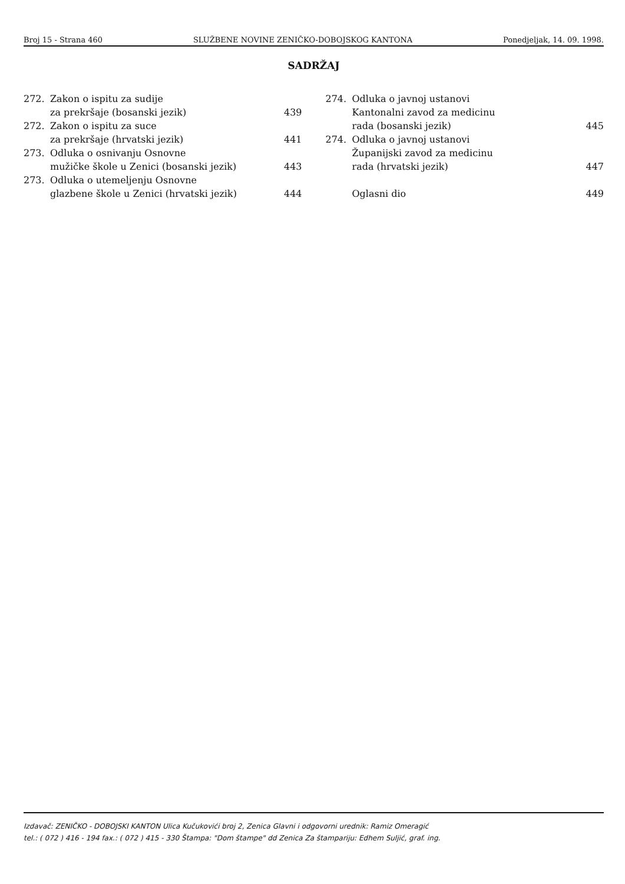Broj 15 - Strana 460 SLUŽBENE NOVINE ZENIČKO-DOBOJSKOG KANTONA Ponedjeljak, 14. 09. 1998.
SADRŽAJ
272. Zakon o ispitu za sudije
za prekršaje (bosanski jezik) 439
272. Zakon o ispitu za suce
za prekršaje (hrvatski jezik) 441
273. Odluka o osnivanju Osnovne
mužičke škole u Zenici (bosanski jezik) 443
273. Odluka o utemeljenju Osnovne
glazbene škole u Zenici (hrvatski jezik) 444
274. Odluka o javnoj ustanovi
Kantonalni zavod za medicinu
rada (bosanski jezik) 445
274. Odluka o javnoj ustanovi
Županijski zavod za medicinu
rada (hrvatski jezik) 447
Oglasni dio 449
Izdavač: ZENIČKO - DOBOJSKI KANTON Ulica Kučukovići broj 2, Zenica Glavni i odgovorni urednik: Ramiz Omeragić
tel.: ( 072 ) 416 - 194 fax.: ( 072 ) 415 - 330 Štampa: "Dom štampe" dd Zenica Za štampariju: Edhem Suljić, graf. ing.